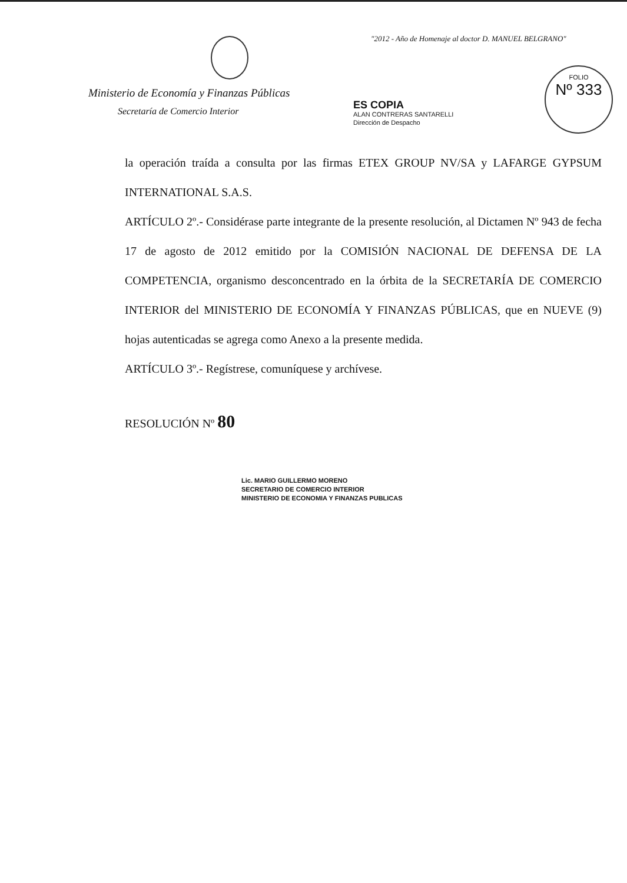"2012 - Año de Homenaje al doctor D. MANUEL BELGRANO"
Ministerio de Economía y Finanzas Públicas
Secretaría de Comercio Interior
ES COPIA
ALAN CONTRERAS SANTARELLI
Dirección de Despacho
FOLIO
Nº 333
la operación traída a consulta por las firmas ETEX GROUP NV/SA y LAFARGE GYPSUM INTERNATIONAL S.A.S.
ARTÍCULO 2º.- Considérase parte integrante de la presente resolución, al Dictamen Nº 943 de fecha 17 de agosto de 2012 emitido por la COMISIÓN NACIONAL DE DEFENSA DE LA COMPETENCIA, organismo desconcentrado en la órbita de la SECRETARÍA DE COMERCIO INTERIOR del MINISTERIO DE ECONOMÍA Y FINANZAS PÚBLICAS, que en NUEVE (9) hojas autenticadas se agrega como Anexo a la presente medida.
ARTÍCULO 3º.- Regístrese, comuníquese y archívese.
RESOLUCIÓN Nº 80
Lic. MARIO GUILLERMO MORENO
SECRETARIO DE COMERCIO INTERIOR
MINISTERIO DE ECONOMIA Y FINANZAS PUBLICAS